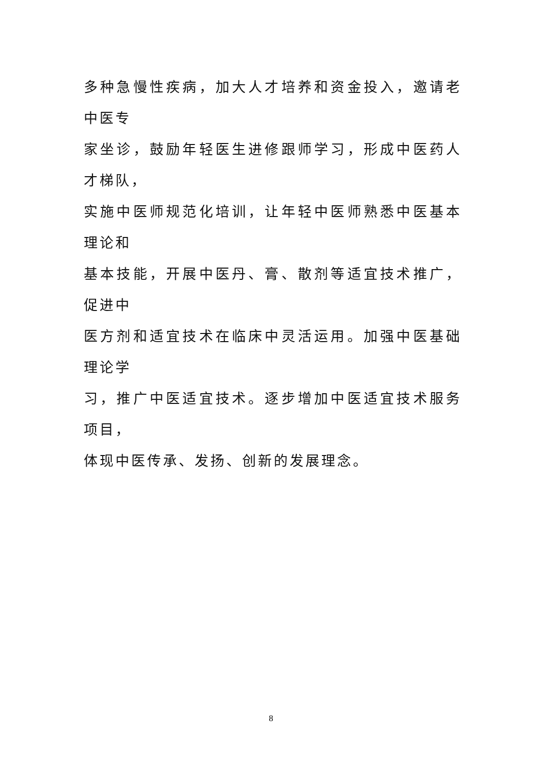多种急慢性疾病，加大人才培养和资金投入，邀请老中医专
家坐诊，鼓励年轻医生进修跟师学习，形成中医药人才梯队，
实施中医师规范化培训，让年轻中医师熟悉中医基本理论和
基本技能，开展中医丹、膏、散剂等适宜技术推广，促进中
医方剂和适宜技术在临床中灵活运用。加强中医基础理论学
习，推广中医适宜技术。逐步增加中医适宜技术服务项目，
体现中医传承、发扬、创新的发展理念。
8